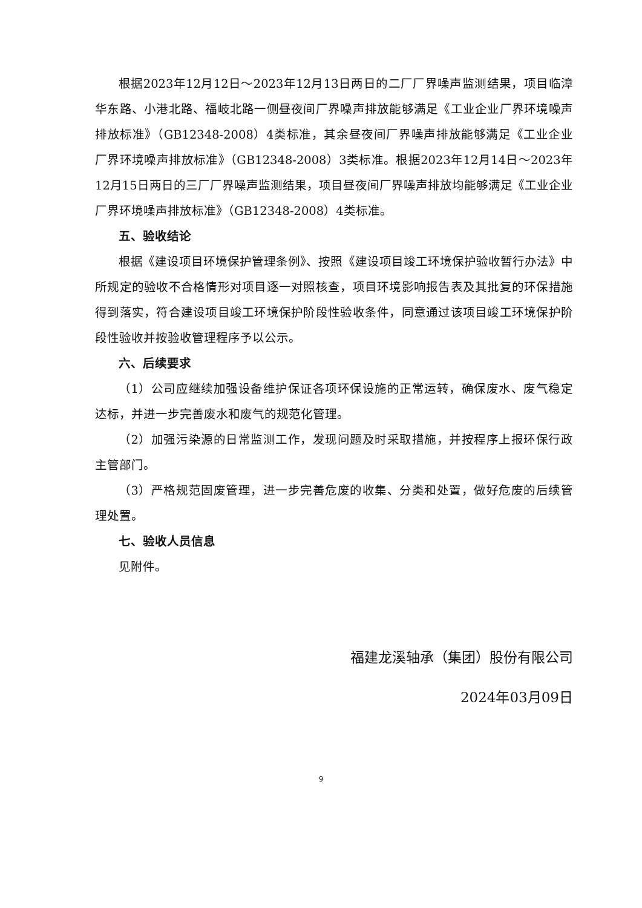根据2023年12月12日～2023年12月13日两日的二厂厂界噪声监测结果，项目临漳华东路、小港北路、福岐北路一侧昼夜间厂界噪声排放能够满足《工业企业厂界环境噪声排放标准》（GB12348-2008）4类标准，其余昼夜间厂界噪声排放能够满足《工业企业厂界环境噪声排放标准》（GB12348-2008）3类标准。根据2023年12月14日～2023年12月15日两日的三厂厂界噪声监测结果，项目昼夜间厂界噪声排放均能够满足《工业企业厂界环境噪声排放标准》（GB12348-2008）4类标准。
五、验收结论
根据《建设项目环境保护管理条例》、按照《建设项目竣工环境保护验收暂行办法》中所规定的验收不合格情形对项目逐一对照核查，项目环境影响报告表及其批复的环保措施得到落实，符合建设项目竣工环境保护阶段性验收条件，同意通过该项目竣工环境保护阶段性验收并按验收管理程序予以公示。
六、后续要求
（1）公司应继续加强设备维护保证各项环保设施的正常运转，确保废水、废气稳定达标，并进一步完善废水和废气的规范化管理。
（2）加强污染源的日常监测工作，发现问题及时采取措施，并按程序上报环保行政主管部门。
（3）严格规范固废管理，进一步完善危废的收集、分类和处置，做好危废的后续管理处置。
七、验收人员信息
见附件。
福建龙溪轴承（集团）股份有限公司
2024年03月09日
9